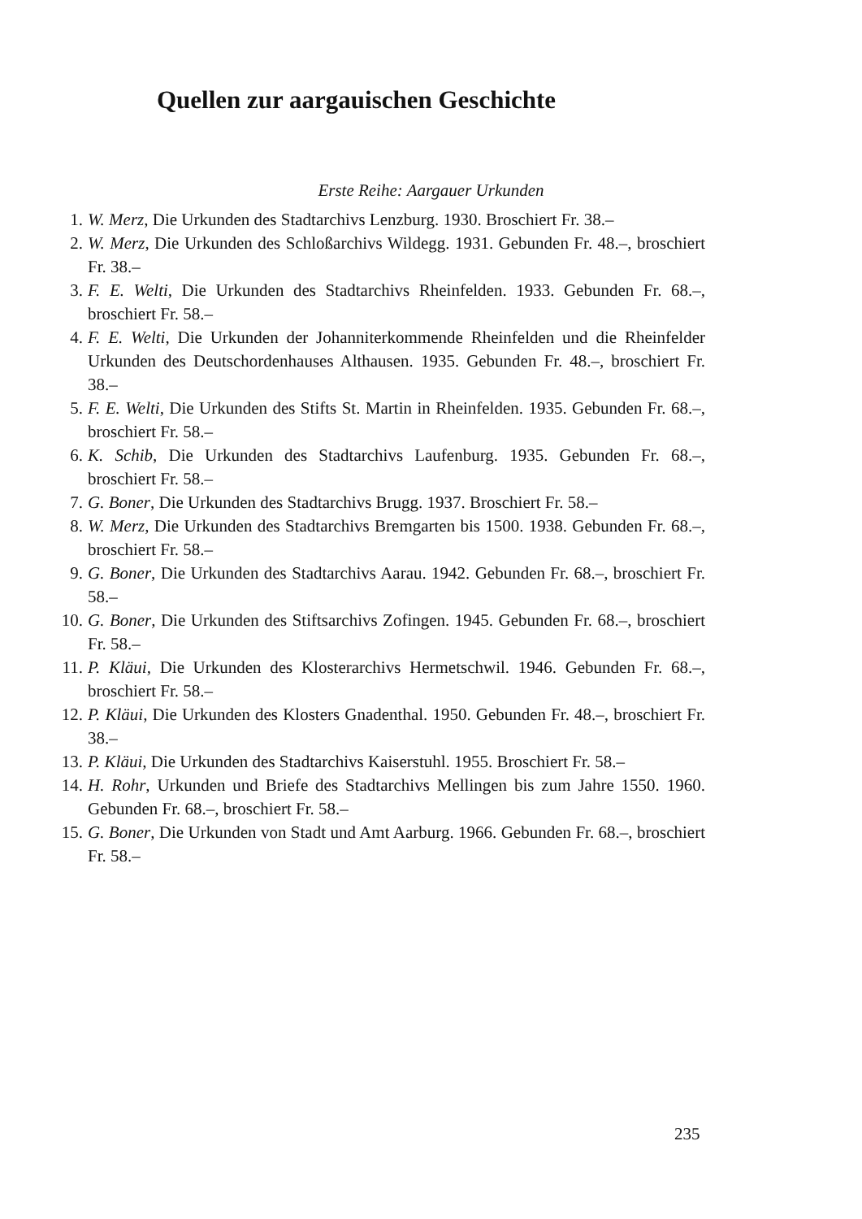Quellen zur aargauischen Geschichte
Erste Reihe: Aargauer Urkunden
1. W. Merz, Die Urkunden des Stadtarchivs Lenzburg. 1930. Broschiert Fr. 38.–
2. W. Merz, Die Urkunden des Schloßarchivs Wildegg. 1931. Gebunden Fr. 48.–, broschiert Fr. 38.–
3. F. E. Welti, Die Urkunden des Stadtarchivs Rheinfelden. 1933. Gebunden Fr. 68.–, broschiert Fr. 58.–
4. F. E. Welti, Die Urkunden der Johanniterkommende Rheinfelden und die Rheinfelder Urkunden des Deutschordenhauses Althausen. 1935. Gebunden Fr. 48.–, broschiert Fr. 38.–
5. F. E. Welti, Die Urkunden des Stifts St. Martin in Rheinfelden. 1935. Gebunden Fr. 68.–, broschiert Fr. 58.–
6. K. Schib, Die Urkunden des Stadtarchivs Laufenburg. 1935. Gebunden Fr. 68.–, broschiert Fr. 58.–
7. G. Boner, Die Urkunden des Stadtarchivs Brugg. 1937. Broschiert Fr. 58.–
8. W. Merz, Die Urkunden des Stadtarchivs Bremgarten bis 1500. 1938. Gebunden Fr. 68.–, broschiert Fr. 58.–
9. G. Boner, Die Urkunden des Stadtarchivs Aarau. 1942. Gebunden Fr. 68.–, broschiert Fr. 58.–
10. G. Boner, Die Urkunden des Stiftsarchivs Zofingen. 1945. Gebunden Fr. 68.–, broschiert Fr. 58.–
11. P. Kläui, Die Urkunden des Klosterarchivs Hermetschwil. 1946. Gebunden Fr. 68.–, broschiert Fr. 58.–
12. P. Kläui, Die Urkunden des Klosters Gnadenthal. 1950. Gebunden Fr. 48.–, broschiert Fr. 38.–
13. P. Kläui, Die Urkunden des Stadtarchivs Kaiserstuhl. 1955. Broschiert Fr. 58.–
14. H. Rohr, Urkunden und Briefe des Stadtarchivs Mellingen bis zum Jahre 1550. 1960. Gebunden Fr. 68.–, broschiert Fr. 58.–
15. G. Boner, Die Urkunden von Stadt und Amt Aarburg. 1966. Gebunden Fr. 68.–, broschiert Fr. 58.–
235